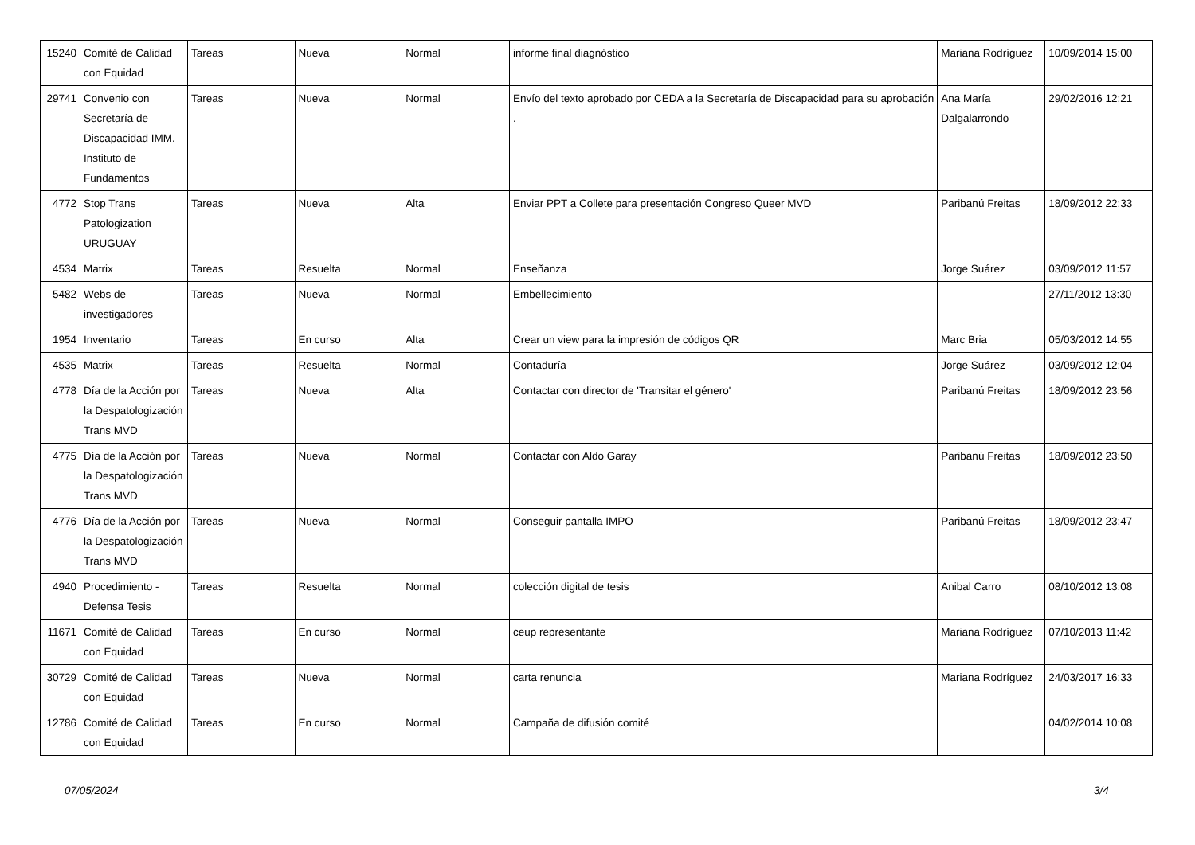| 15240 | Comité de Calidad con Equidad | Tareas | Nueva | Normal | informe final diagnóstico | Mariana Rodríguez | 10/09/2014 15:00 |
| 29741 | Convenio con Secretaría de Discapacidad IMM. Instituto de Fundamentos | Tareas | Nueva | Normal | Envío del texto aprobado por CEDA a la Secretaría de Discapacidad para su aprobación . | Ana María Dalgalarrondo | 29/02/2016 12:21 |
| 4772 | Stop Trans Patologization URUGUAY | Tareas | Nueva | Alta | Enviar PPT a Collete para presentación Congreso Queer MVD | Paribanú Freitas | 18/09/2012 22:33 |
| 4534 | Matrix | Tareas | Resuelta | Normal | Enseñanza | Jorge Suárez | 03/09/2012 11:57 |
| 5482 | Webs de investigadores | Tareas | Nueva | Normal | Embellecimiento | | 27/11/2012 13:30 |
| 1954 | Inventario | Tareas | En curso | Alta | Crear un view para la impresión de códigos QR | Marc Bria | 05/03/2012 14:55 |
| 4535 | Matrix | Tareas | Resuelta | Normal | Contaduría | Jorge Suárez | 03/09/2012 12:04 |
| 4778 | Día de la Acción por la Despatologización Trans MVD | Tareas | Nueva | Alta | Contactar con director de 'Transitar el género' | Paribanú Freitas | 18/09/2012 23:56 |
| 4775 | Día de la Acción por la Despatologización Trans MVD | Tareas | Nueva | Normal | Contactar con Aldo Garay | Paribanú Freitas | 18/09/2012 23:50 |
| 4776 | Día de la Acción por la Despatologización Trans MVD | Tareas | Nueva | Normal | Conseguir pantalla IMPO | Paribanú Freitas | 18/09/2012 23:47 |
| 4940 | Procedimiento - Defensa Tesis | Tareas | Resuelta | Normal | colección digital de tesis | Anibal Carro | 08/10/2012 13:08 |
| 11671 | Comité de Calidad con Equidad | Tareas | En curso | Normal | ceup representante | Mariana Rodríguez | 07/10/2013 11:42 |
| 30729 | Comité de Calidad con Equidad | Tareas | Nueva | Normal | carta renuncia | Mariana Rodríguez | 24/03/2017 16:33 |
| 12786 | Comité de Calidad con Equidad | Tareas | En curso | Normal | Campaña de difusión comité | | 04/02/2014 10:08 |
07/05/2024 3/4